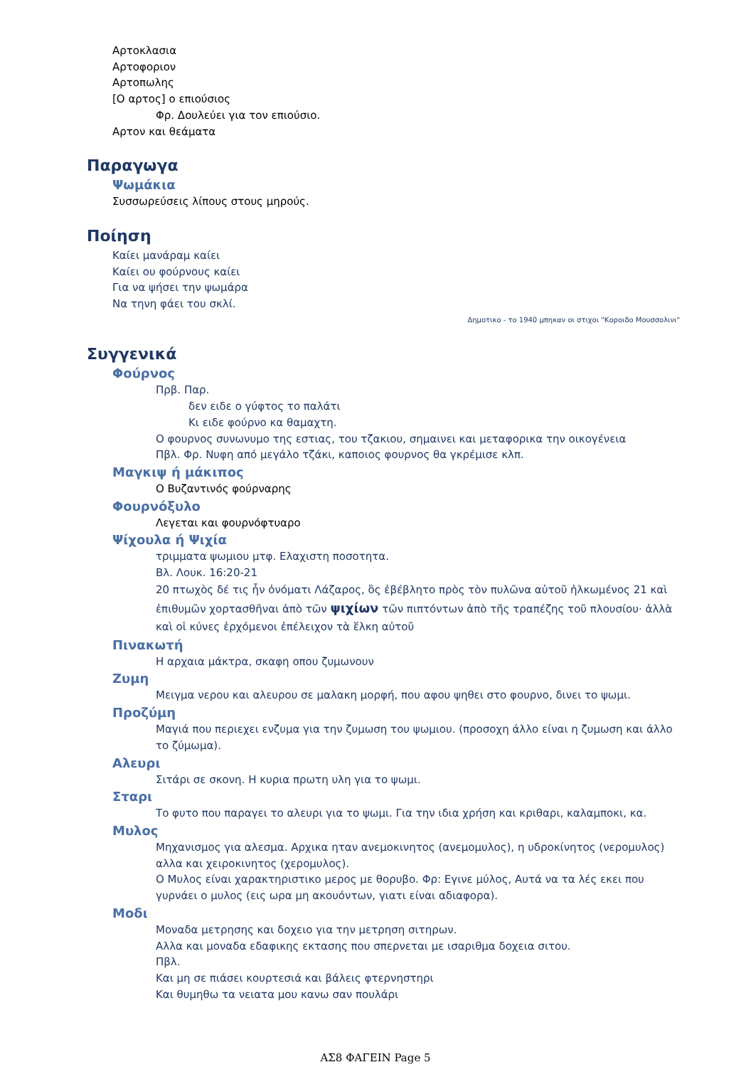Αρτοκλασια
Αρτοφοριον
Αρτοπωλης
[Ο αρτος] ο επιούσιος
Φρ. Δουλεύει για τον επιούσιο.
Αρτον και θεάματα
Παραγωγα
Ψωμάκια
Συσσωρεύσεις λίπους στους μηρούς.
Ποίηση
Καίει μανάραμ καίει
Καίει ου φούρνους καίει
Για να ψήσει την ψωμάρα
Να τηνη φάει του σκλί.
Δημοτικο - το 1940 μπηκαν οι στιχοι "Κοροιδο Μουσσολινι"
Συγγενικά
Φούρνος
Πρβ. Παρ.
δεν ειδε ο γύφτος το παλάτι
Κι ειδε φούρνο κα θαμαχτη.
Ο φουρνος συνωνυμο της εστιας, του τζακιου, σημαινει και μεταφορικα την οικογένεια
Πβλ. Φρ. Νυφη από μεγάλο τζάκι, καποιος φουρνος θα γκρέμισε κλπ.
Μαγκιψ ή μάκιπος
Ο Βυζαντινός φούρναρης
Φουρνόξυλο
Λεγεται και φουρνόφτυαρο
Ψίχουλα ή Ψιχία
τριμματα ψωμιου μτφ. Ελαχιστη ποσοτητα.
Βλ. Λουκ. 16:20-21
20 πτωχὸς δέ τις ἦν ὀνόματι Λάζαρος, ὃς ἐβέβλητο πρὸς τὸν πυλῶνα αὐτοῦ ἡλκωμένος 21 καὶ ἐπιθυμῶν χορτασθῆναι ἀπὸ τῶν ψιχίων τῶν πιπτόντων ἀπὸ τῆς τραπέζης τοῦ πλουσίου· ἀλλὰ καὶ οἱ κύνες ἐρχόμενοι ἐπέλειχον τὰ ἕλκη αὐτοῦ
Πινακωτή
Η αρχαια μάκτρα, σκαφη οπου ζυμωνουν
Ζυμη
Μειγμα νερου και αλευρου σε μαλακη μορφή, που αφου ψηθει στο φουρνο, δινει το ψωμι.
Προζύμη
Μαγιά που περιεχει ενζυμα για την ζυμωση του ψωμιου. (προσοχη άλλο είναι η ζυμωση και άλλο το ζύμωμα).
Αλευρι
Σιτάρι σε σκονη. Η κυρια πρωτη υλη για το ψωμι.
Σταρι
Το φυτο που παραγει το αλευρι για το ψωμι. Για την ιδια χρήση και κριθαρι, καλαμποκι, κα.
Μυλος
Μηχανισμος για αλεσμα. Αρχικα ηταν ανεμοκινητος (ανεμομυλος), η υδροκίνητος (νερομυλος) αλλα και χειροκινητος (χερομυλος).
Ο Μυλος είναι χαρακτηριστικο μερος με θορυβο. Φρ: Εγινε μύλος, Αυτά να τα λές εκει που γυρνάει ο μυλος (εις ωρα μη ακουόντων, γιατι είναι αδιαφορα).
Μοδι
Μοναδα μετρησης και δοχειο για την μετρηση σιτηρων.
Αλλα και μοναδα εδαφικης εκτασης που σπερνεται με ισαριθμα δοχεια σιτου.
Πβλ.
Και μη σε πιάσει κουρτεσιά και βάλεις φτερνηστηρι
Και θυμηθω τα νειατα μου κανω σαν πουλάρι
ΑΣ8 ΦΑΓΕΙΝ Page 5